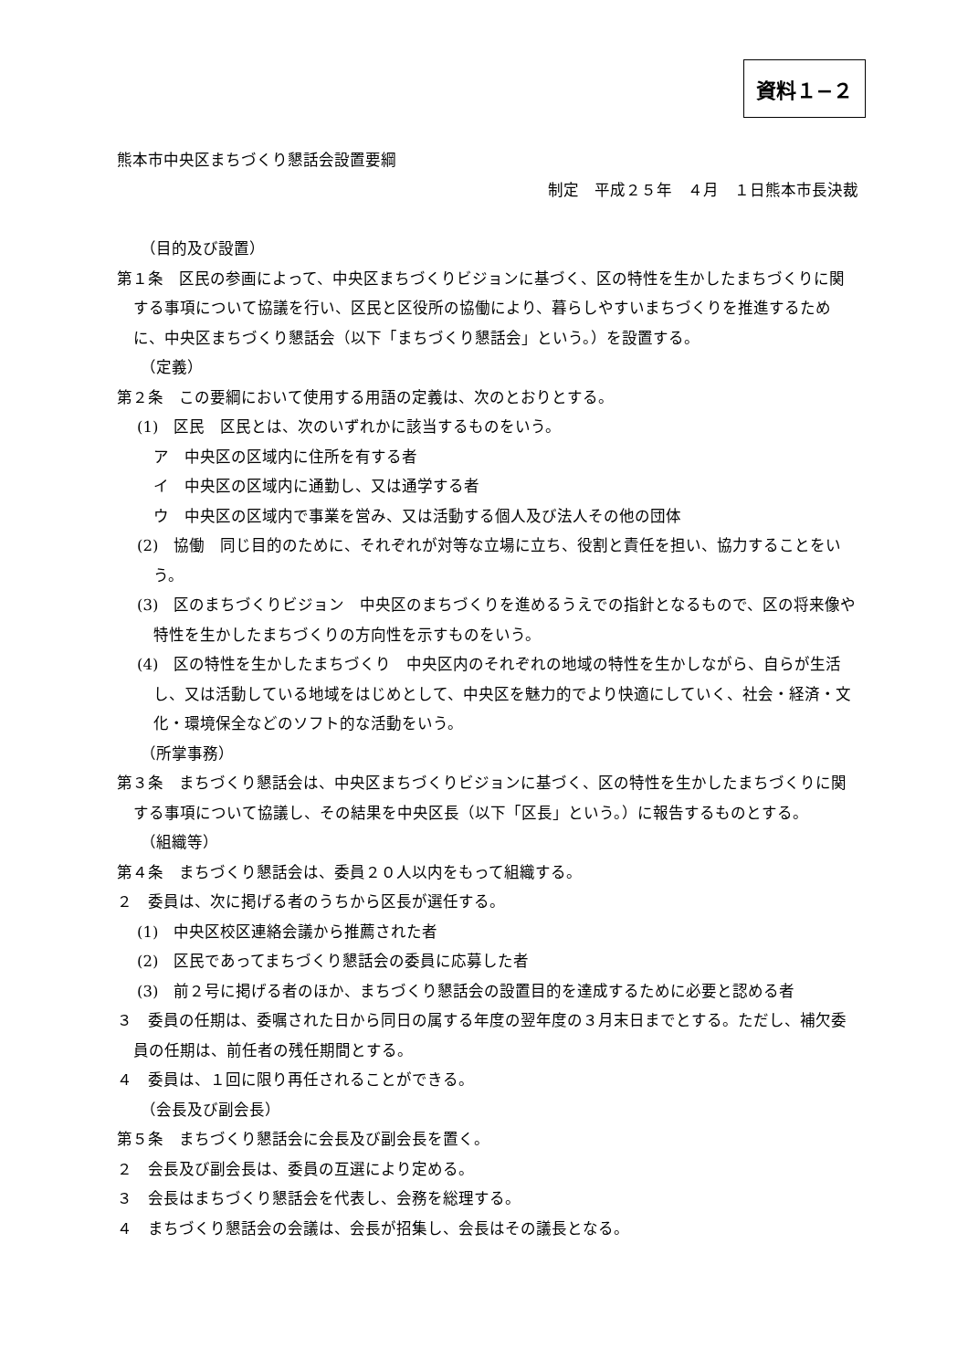資料１−２
熊本市中央区まちづくり懇話会設置要綱
制定　平成２５年　４月　１日熊本市長決裁
（目的及び設置）
第１条　区民の参画によって、中央区まちづくりビジョンに基づく、区の特性を生かしたまちづくりに関する事項について協議を行い、区民と区役所の協働により、暮らしやすいまちづくりを推進するために、中央区まちづくり懇話会（以下「まちづくり懇話会」という。）を設置する。
（定義）
第２条　この要綱において使用する用語の定義は、次のとおりとする。
(1)　区民　区民とは、次のいずれかに該当するものをいう。
ア　中央区の区域内に住所を有する者
イ　中央区の区域内に通勤し、又は通学する者
ウ　中央区の区域内で事業を営み、又は活動する個人及び法人その他の団体
(2)　協働　同じ目的のために、それぞれが対等な立場に立ち、役割と責任を担い、協力することをいう。
(3)　区のまちづくりビジョン　中央区のまちづくりを進めるうえでの指針となるもので、区の将来像や特性を生かしたまちづくりの方向性を示すものをいう。
(4)　区の特性を生かしたまちづくり　中央区内のそれぞれの地域の特性を生かしながら、自らが生活し、又は活動している地域をはじめとして、中央区を魅力的でより快適にしていく、社会・経済・文化・環境保全などのソフト的な活動をいう。
（所掌事務）
第３条　まちづくり懇話会は、中央区まちづくりビジョンに基づく、区の特性を生かしたまちづくりに関する事項について協議し、その結果を中央区長（以下「区長」という。）に報告するものとする。
（組織等）
第４条　まちづくり懇話会は、委員２０人以内をもって組織する。
２　委員は、次に掲げる者のうちから区長が選任する。
(1)　中央区校区連絡会議から推薦された者
(2)　区民であってまちづくり懇話会の委員に応募した者
(3)　前２号に掲げる者のほか、まちづくり懇話会の設置目的を達成するために必要と認める者
３　委員の任期は、委嘱された日から同日の属する年度の翌年度の３月末日までとする。ただし、補欠委員の任期は、前任者の残任期間とする。
４　委員は、１回に限り再任されることができる。
（会長及び副会長）
第５条　まちづくり懇話会に会長及び副会長を置く。
２　会長及び副会長は、委員の互選により定める。
３　会長はまちづくり懇話会を代表し、会務を総理する。
４　まちづくり懇話会の会議は、会長が招集し、会長はその議長となる。